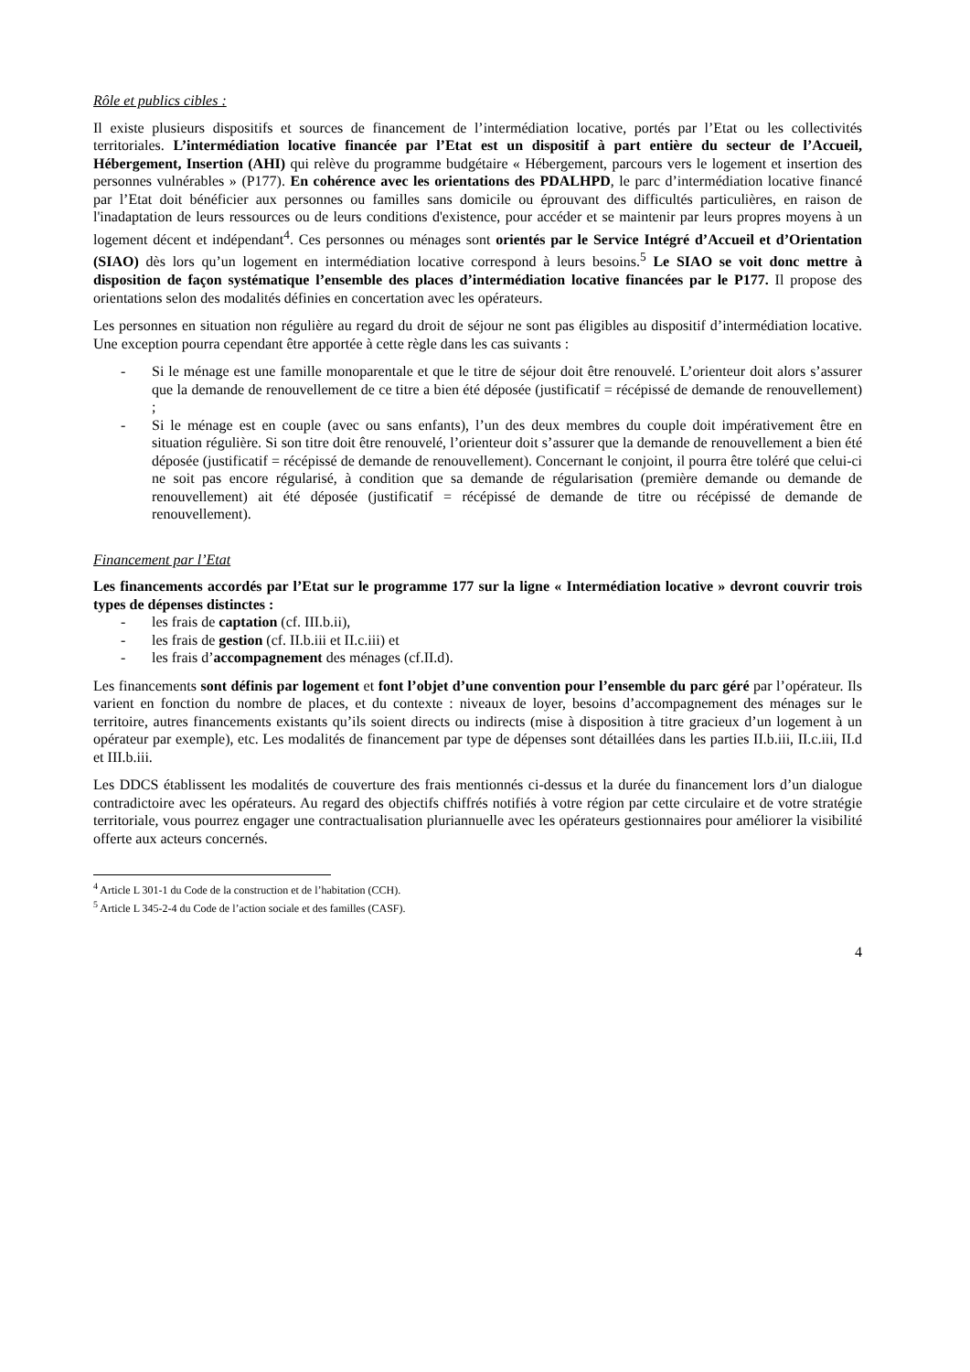Rôle et publics cibles :
Il existe plusieurs dispositifs et sources de financement de l’intermédiation locative, portés par l’Etat ou les collectivités territoriales. L’intermédiation locative financée par l’Etat est un dispositif à part entière du secteur de l’Accueil, Hébergement, Insertion (AHI) qui relève du programme budgétaire « Hébergement, parcours vers le logement et insertion des personnes vulnérables » (P177). En cohérence avec les orientations des PDALHPD, le parc d’intermédiation locative financé par l’Etat doit bénéficier aux personnes ou familles sans domicile ou éprouvant des difficultés particulières, en raison de l'inadaptation de leurs ressources ou de leurs conditions d'existence, pour accéder et se maintenir par leurs propres moyens à un logement décent et indépendant<sup>4</sup>. Ces personnes ou ménages sont orientés par le Service Intégré d’Accueil et d’Orientation (SIAO) dès lors qu’un logement en intermédiation locative correspond à leurs besoins.<sup>5</sup> Le SIAO se voit donc mettre à disposition de façon systématique l’ensemble des places d’intermédiation locative financées par le P177. Il propose des orientations selon des modalités définies en concertation avec les opérateurs.
Les personnes en situation non régulière au regard du droit de séjour ne sont pas éligibles au dispositif d’intermédiation locative. Une exception pourra cependant être apportée à cette règle dans les cas suivants :
- Si le ménage est une famille monoparentale et que le titre de séjour doit être renouvelé. L’orienteur doit alors s’assurer que la demande de renouvellement de ce titre a bien été déposée (justificatif = récépissé de demande de renouvellement) ;
- Si le ménage est en couple (avec ou sans enfants), l’un des deux membres du couple doit impérativement être en situation régulière. Si son titre doit être renouvelé, l’orienteur doit s’assurer que la demande de renouvellement a bien été déposée (justificatif = récépissé de demande de renouvellement). Concernant le conjoint, il pourra être toléré que celui-ci ne soit pas encore régularisé, à condition que sa demande de régularisation (première demande ou demande de renouvellement) ait été déposée (justificatif = récépissé de demande de titre ou récépissé de demande de renouvellement).
Financement par l’Etat
Les financements accordés par l’Etat sur le programme 177 sur la ligne « Intermédiation locative » devront couvrir trois types de dépenses distinctes :
- les frais de captation (cf. III.b.ii),
- les frais de gestion (cf. II.b.iii et II.c.iii) et
- les frais d’accompagnement des ménages (cf.II.d).
Les financements sont définis par logement et font l’objet d’une convention pour l’ensemble du parc géré par l’opérateur. Ils varient en fonction du nombre de places, et du contexte : niveaux de loyer, besoins d’accompagnement des ménages sur le territoire, autres financements existants qu’ils soient directs ou indirects (mise à disposition à titre gracieux d’un logement à un opérateur par exemple), etc. Les modalités de financement par type de dépenses sont détaillées dans les parties II.b.iii, II.c.iii, II.d et III.b.iii.
Les DDCS établissent les modalités de couverture des frais mentionnés ci-dessus et la durée du financement lors d’un dialogue contradictoire avec les opérateurs. Au regard des objectifs chiffrés notifiés à votre région par cette circulaire et de votre stratégie territoriale, vous pourrez engager une contractualisation pluriannuelle avec les opérateurs gestionnaires pour améliorer la visibilité offerte aux acteurs concernés.
<sup>4</sup> Article L 301-1 du Code de la construction et de l’habitation (CCH).
<sup>5</sup> Article L 345-2-4 du Code de l’action sociale et des familles (CASF).
4